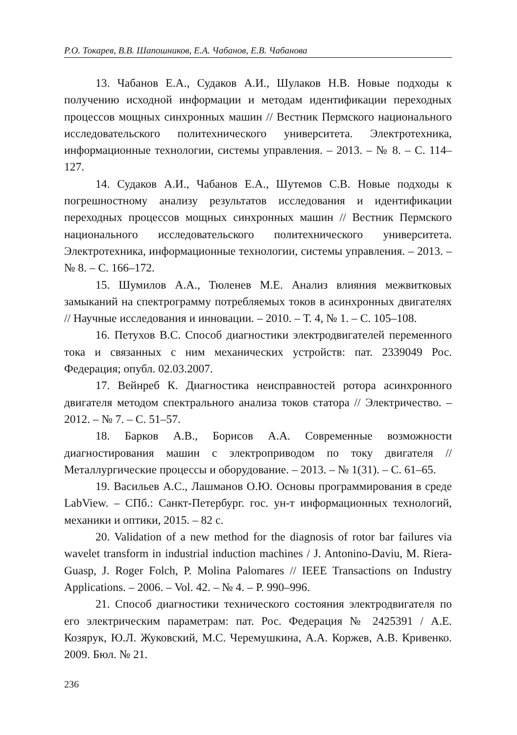Р.О. Токарев, В.В. Шапошников, Е.А. Чабанов, Е.В. Чабанова
13. Чабанов Е.А., Судаков А.И., Шулаков Н.В. Новые подходы к получению исходной информации и методам идентификации переходных процессов мощных синхронных машин // Вестник Пермского национального исследовательского политехнического университета. Электротехника, информационные технологии, системы управления. – 2013. – № 8. – С. 114–127.
14. Судаков А.И., Чабанов Е.А., Шутемов С.В. Новые подходы к погрешностному анализу результатов исследования и идентификации переходных процессов мощных синхронных машин // Вестник Пермского национального исследовательского политехнического университета. Электротехника, информационные технологии, системы управления. – 2013. – № 8. – С. 166–172.
15. Шумилов А.А., Тюленев М.Е. Анализ влияния межвитковых замыканий на спектрограмму потребляемых токов в асинхронных двигателях // Научные исследования и инновации. – 2010. – Т. 4, № 1. – С. 105–108.
16. Петухов В.С. Способ диагностики электродвигателей переменного тока и связанных с ним механических устройств: пат. 2339049 Рос. Федерация; опубл. 02.03.2007.
17. Вейнреб К. Диагностика неисправностей ротора асинхронного двигателя методом спектрального анализа токов статора // Электричество. – 2012. – № 7. – С. 51–57.
18. Барков А.В., Борисов А.А. Современные возможности диагностирования машин с электроприводом по току двигателя // Металлургические процессы и оборудование. – 2013. – № 1(31). – С. 61–65.
19. Васильев А.С., Лашманов О.Ю. Основы программирования в среде LabView. – СПб.: Санкт-Петербург. гос. ун-т информационных технологий, механики и оптики, 2015. – 82 с.
20. Validation of a new method for the diagnosis of rotor bar failures via wavelet transform in industrial induction machines / J. Antonino-Daviu, M. Riera-Guasp, J. Roger Folch, P. Molina Palomares // IEEE Transactions on Industry Applications. – 2006. – Vol. 42. – № 4. – P. 990–996.
21. Способ диагностики технического состояния электродвигателя по его электрическим параметрам: пат. Рос. Федерация № 2425391 / А.Е. Козярук, Ю.Л. Жуковский, М.С. Черемушкина, А.А. Коржев, А.В. Кривенко. 2009. Бюл. № 21.
236